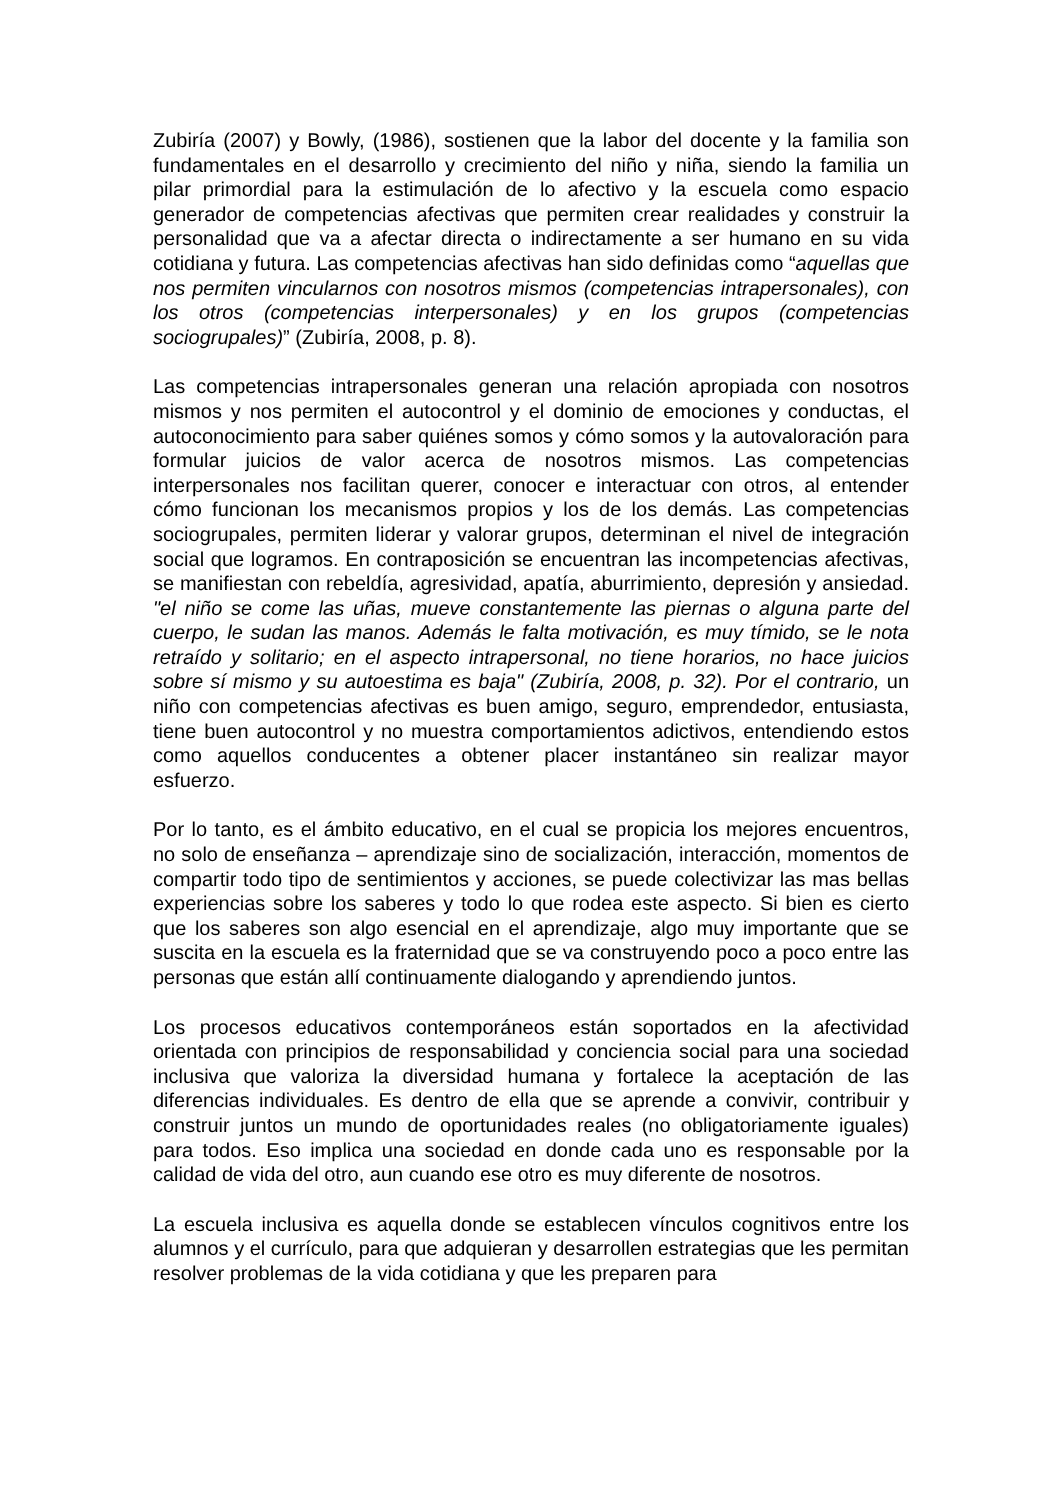Zubiría (2007) y Bowly, (1986), sostienen que la labor del docente y la familia son fundamentales en el desarrollo y crecimiento del niño y niña, siendo la familia un pilar primordial para la estimulación de lo afectivo y la escuela como espacio generador de competencias afectivas que permiten crear realidades y construir la personalidad que va a afectar directa o indirectamente a ser humano en su vida cotidiana y futura. Las competencias afectivas han sido definidas como “aquellas que nos permiten vincularnos con nosotros mismos (competencias intrapersonales), con los otros (competencias interpersonales) y en los grupos (competencias sociogrupales)” (Zubiría, 2008, p. 8).
Las competencias intrapersonales generan una relación apropiada con nosotros mismos y nos permiten el autocontrol y el dominio de emociones y conductas, el autoconocimiento para saber quiénes somos y cómo somos y la autovaloración para formular juicios de valor acerca de nosotros mismos. Las competencias interpersonales nos facilitan querer, conocer e interactuar con otros, al entender cómo funcionan los mecanismos propios y los de los demás. Las competencias sociogrupales, permiten liderar y valorar grupos, determinan el nivel de integración social que logramos. En contraposición se encuentran las incompetencias afectivas, se manifiestan con rebeldía, agresividad, apatía, aburrimiento, depresión y ansiedad. "el niño se come las uñas, mueve constantemente las piernas o alguna parte del cuerpo, le sudan las manos. Además le falta motivación, es muy tímido, se le nota retraído y solitario; en el aspecto intrapersonal, no tiene horarios, no hace juicios sobre sí mismo y su autoestima es baja" (Zubiría, 2008, p. 32). Por el contrario, un niño con competencias afectivas es buen amigo, seguro, emprendedor, entusiasta, tiene buen autocontrol y no muestra comportamientos adictivos, entendiendo estos como aquellos conducentes a obtener placer instantáneo sin realizar mayor esfuerzo.
Por lo tanto, es el ámbito educativo, en el cual se propicia los mejores encuentros, no solo de enseñanza – aprendizaje sino de socialización, interacción, momentos de compartir todo tipo de sentimientos y acciones, se puede colectivizar las mas bellas experiencias sobre los saberes y todo lo que rodea este aspecto. Si bien es cierto que los saberes son algo esencial en el aprendizaje, algo muy importante que se suscita en la escuela es la fraternidad que se va construyendo poco a poco entre las personas que están allí continuamente dialogando y aprendiendo juntos.
Los procesos educativos contemporáneos están soportados en la afectividad orientada con principios de responsabilidad y conciencia social para una sociedad inclusiva que valoriza la diversidad humana y fortalece la aceptación de las diferencias individuales. Es dentro de ella que se aprende a convivir, contribuir y construir juntos un mundo de oportunidades reales (no obligatoriamente iguales) para todos. Eso implica una sociedad en donde cada uno es responsable por la calidad de vida del otro, aun cuando ese otro es muy diferente de nosotros.
La escuela inclusiva es aquella donde se establecen vínculos cognitivos entre los alumnos y el currículo, para que adquieran y desarrollen estrategias que les permitan resolver problemas de la vida cotidiana y que les preparen para